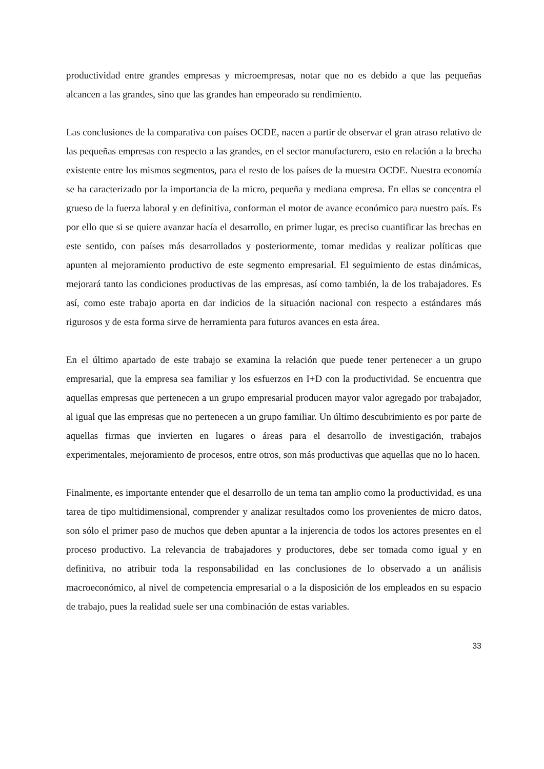productividad entre grandes empresas y microempresas, notar que no es debido a que las pequeñas alcancen a las grandes, sino que las grandes han empeorado su rendimiento.
Las conclusiones de la comparativa con países OCDE, nacen a partir de observar el gran atraso relativo de las pequeñas empresas con respecto a las grandes, en el sector manufacturero, esto en relación a la brecha existente entre los mismos segmentos, para el resto de los países de la muestra OCDE. Nuestra economía se ha caracterizado por la importancia de la micro, pequeña y mediana empresa. En ellas se concentra el grueso de la fuerza laboral y en definitiva, conforman el motor de avance económico para nuestro país. Es por ello que si se quiere avanzar hacía el desarrollo, en primer lugar, es preciso cuantificar las brechas en este sentido, con países más desarrollados y posteriormente, tomar medidas y realizar políticas que apunten al mejoramiento productivo de este segmento empresarial. El seguimiento de estas dinámicas, mejorará tanto las condiciones productivas de las empresas, así como también, la de los trabajadores. Es así, como este trabajo aporta en dar indicios de la situación nacional con respecto a estándares más rigurosos y de esta forma sirve de herramienta para futuros avances en esta área.
En el último apartado de este trabajo se examina la relación que puede tener pertenecer a un grupo empresarial, que la empresa sea familiar y los esfuerzos en I+D con la productividad. Se encuentra que aquellas empresas que pertenecen a un grupo empresarial producen mayor valor agregado por trabajador, al igual que las empresas que no pertenecen a un grupo familiar. Un último descubrimiento es por parte de aquellas firmas que invierten en lugares o áreas para el desarrollo de investigación, trabajos experimentales, mejoramiento de procesos, entre otros, son más productivas que aquellas que no lo hacen.
Finalmente, es importante entender que el desarrollo de un tema tan amplio como la productividad, es una tarea de tipo multidimensional, comprender y analizar resultados como los provenientes de micro datos, son sólo el primer paso de muchos que deben apuntar a la injerencia de todos los actores presentes en el proceso productivo. La relevancia de trabajadores y productores, debe ser tomada como igual y en definitiva, no atribuir toda la responsabilidad en las conclusiones de lo observado a un análisis macroeconómico, al nivel de competencia empresarial o a la disposición de los empleados en su espacio de trabajo, pues la realidad suele ser una combinación de estas variables.
33